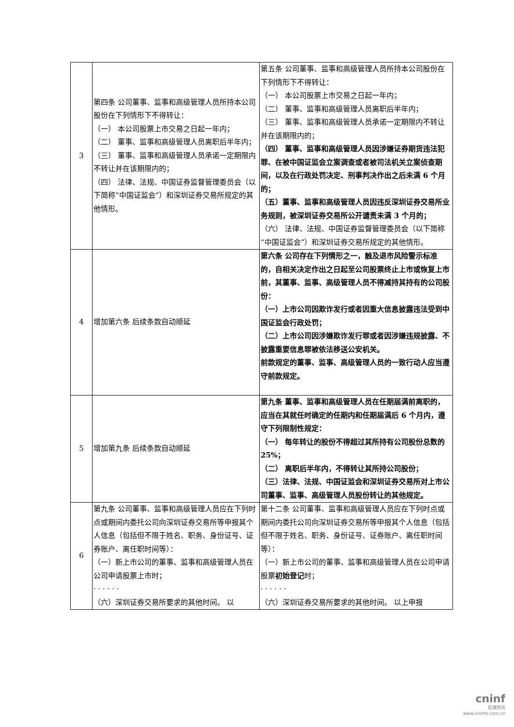| 3 | 第四条 公司董事、监事和高级管理人员所持本公司股份在下列情形下不得转让： （一） 本公司股票上市交易之日起一年内； （二） 董事、监事和高级管理人员离职后半年内； （三） 董事、监事和高级管理人员承诺一定期限内不转让并在该期限内的； （四） 法律、法规、中国证券监督管理委员会（以下简称“中国证监会”）和深圳证券交易所规定的其他情形。 | 第五条 公司董事、监事和高级管理人员所持本公司股份在下列情形下不得转让： （一） 本公司股票上市交易之日起一年内； （二） 董事、监事和高级管理人员离职后半年内； （三） 董事、监事和高级管理人员承诺一定期限内不转让并在该期限内的； （四） 董事、监事和高级管理人员因涉嫌证券期货违法犯罪、在被中国证监会立案调查或者被司法机关立案侦查期间，以及在行政处罚决定、刑事判决作出之后未满 6 个月的； （五）董事、监事和高级管理人员因违反深圳证券交易所业务规则，被深圳证券交易所公开谴责未满 3 个月的； （六） 法律、法规、中国证券监督管理委员会（以下简称“中国证监会”）和深圳证券交易所规定的其他情形。 |
| 4 | 增加第六条 后续条款自动顺延 | 第六条 公司存在下列情形之一，触及退市风险警示标准的，自相关决定作出之日起至公司股票终止上市或恢复上市前，其董事、监事、高级管理人员不得减持其持有的公司股份： （一）上市公司因欺诈发行或者因重大信息披露违法受到中国证监会行政处罚； （二）上市公司因涉嫌欺诈发行罪或者因涉嫌违规披露、不披露重要信息罪被依法移送公安机关。 前款规定的董事、监事、高级管理人员的一致行动人应当遵守前款规定。 |
| 5 | 增加第九条 后续条款自动顺延 | 第九条 董事、监事和高级管理人员在任期届满前离职的，应当在其就任时确定的任期内和任期届满后 6 个月内，遵守下列限制性规定： （一） 每年转让的股份不得超过其所持有公司股份总数的 25%； （二） 离职后半年内，不得转让其所持公司股份； （三）法律、法规、中国证监会和深圳证券交易所对上市公司董事、监事、高级管理人员股份转让的其他规定。 |
| 6 | 第九条 公司董事、监事和高级管理人员应在下列时点或期间内委托公司向深圳证券交易所等申报其个人信息（包括但不限于姓名、职务、身份证号、证券账户、离任职时间等）： （一）新上市公司的董事、监事和高级管理人员在公司申请股票上市时； · · · · · · （六）深圳证券交易所要求的其他时间。 以 | 第十二条 公司董事、监事和高级管理人员应在下列时点或期间内委托公司向深圳证券交易所等申报其个人信息（包括但不限于姓名、职务、身份证号、证券账户、离任职时间等）： （一）新上市公司的董事、监事和高级管理人员在公司申请股票 初始登记 时； · · · · · · （六）深圳证券交易所要求的其他时间。 以上申报 |
cninf
巨潮资讯
www.cninfo.com.cn